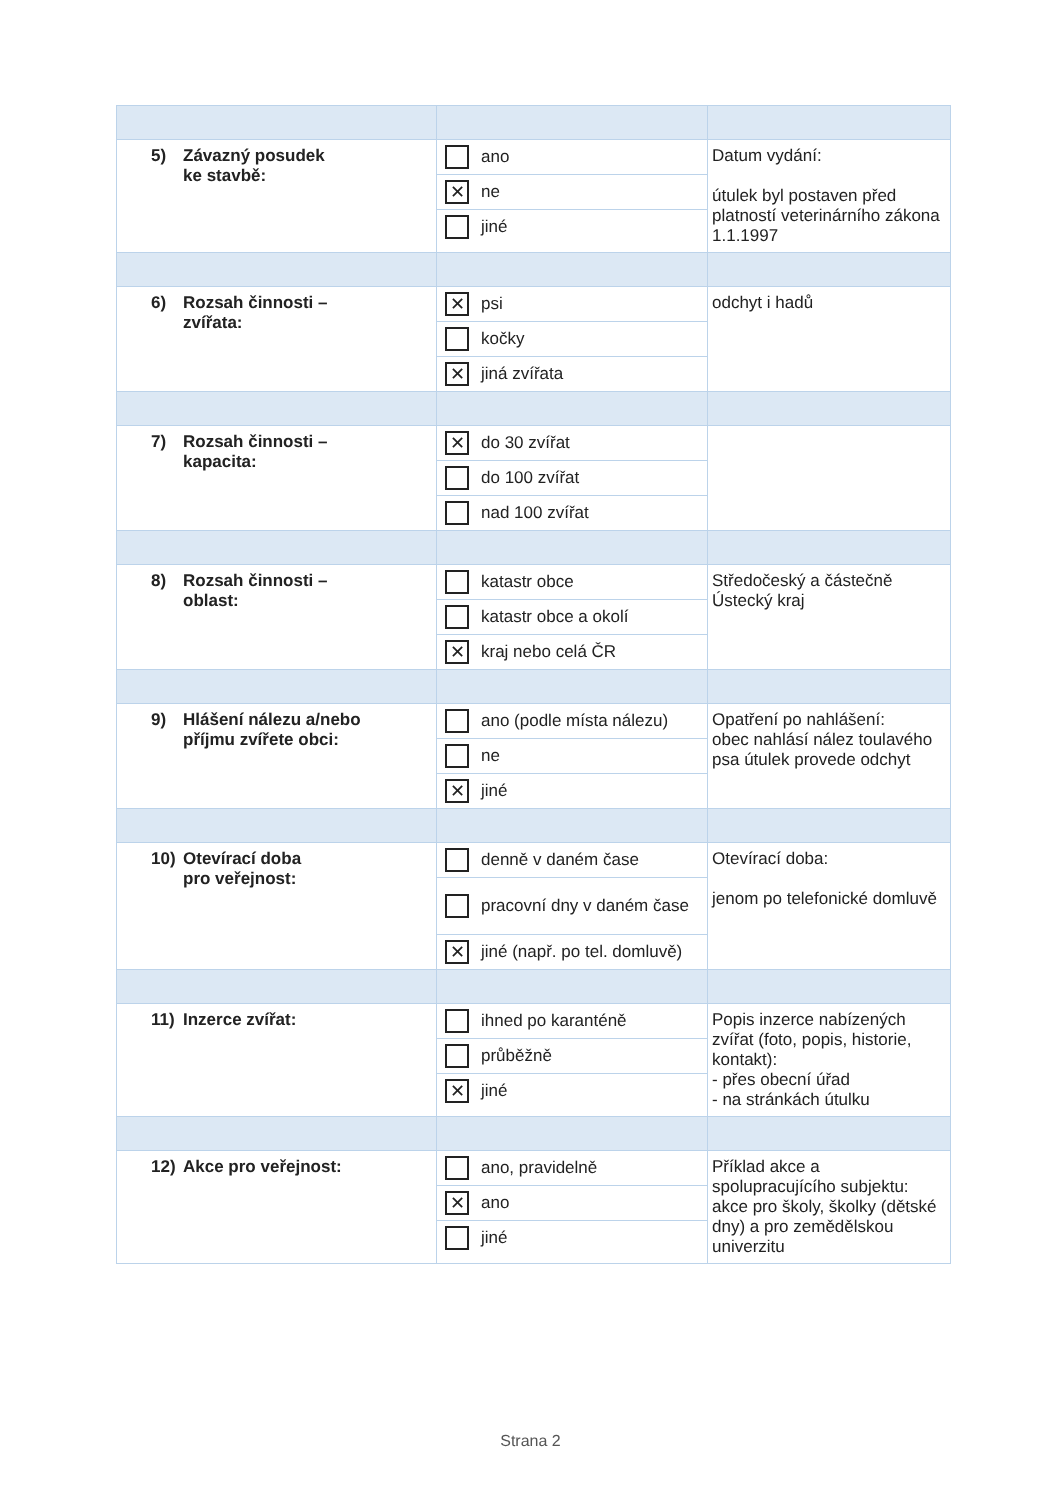| 5) Závazný posudek ke stavbě: | ano ✕ ne jiné | Datum vydání: útulek byl postaven před platností veterinárního zákona 1.1.1997 |
| 6) Rozsah činnosti – zvířata: | ✕ psi kočky ✕ jiná zvířata | odchyt i hadů |
| 7) Rozsah činnosti – kapacita: | ✕ do 30 zvířat do 100 zvířat nad 100 zvířat | |
| 8) Rozsah činnosti – oblast: | katastr obce katastr obce a okolí ✕ kraj nebo celá ČR | Středočeský a částečně Ústecký kraj |
| 9) Hlášení nálezu a/nebo příjmu zvířete obci: | ano (podle místa nálezu) ne ✕ jiné | Opatření po nahlášení: obec nahlásí nález toulavého psa útulek provede odchyt |
| 10) Otevírací doba pro veřejnost: | denně v daném čase pracovní dny v daném čase ✕ jiné (např. po tel. domluvě) | Otevírací doba: jenom po telefonické domluvě |
| 11) Inzerce zvířat: | ihned po karanténě průběžně ✕ jiné | Popis inzerce nabízených zvířat (foto, popis, historie, kontakt): - přes obecní úřad - na stránkách útulku |
| 12) Akce pro veřejnost: | ano, pravidelně ✕ ano jiné | Příklad akce a spolupracujícího subjektu: akce pro školy, školky (dětské dny) a pro zemědělskou univerzitu |
Strana 2